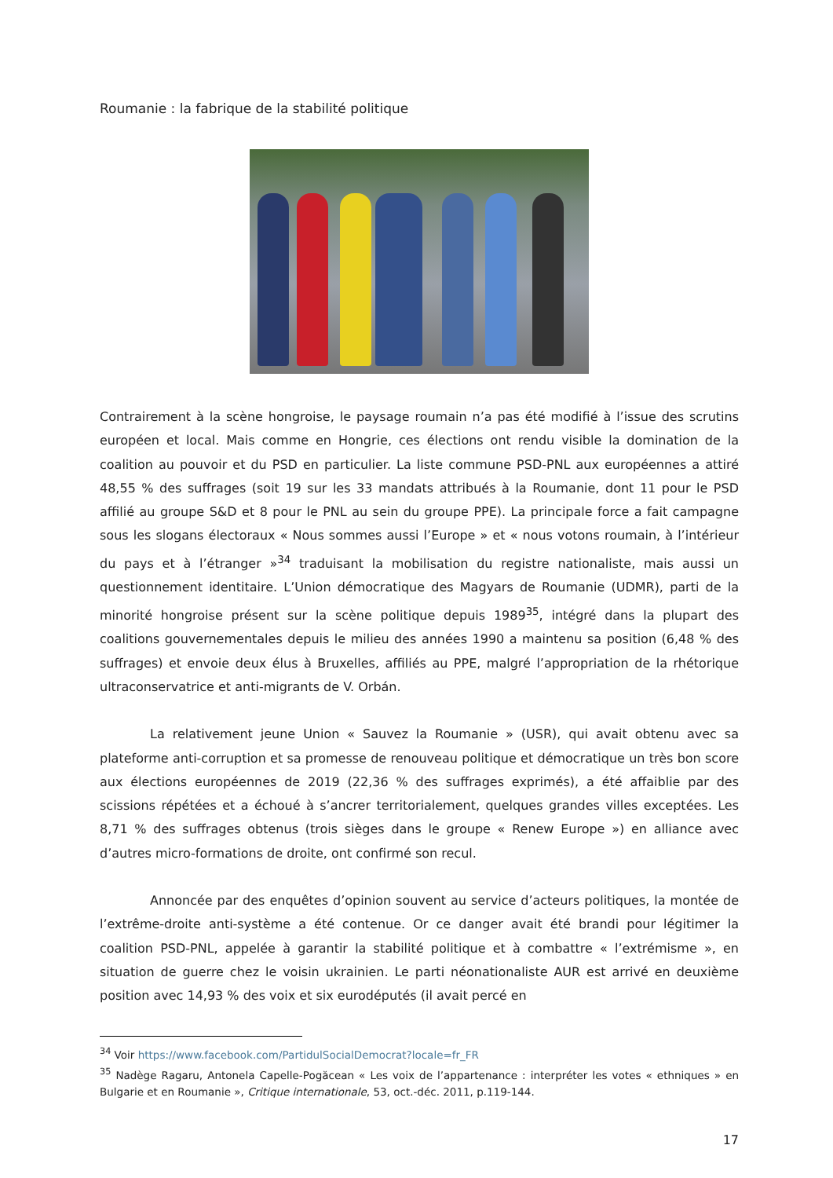Roumanie : la fabrique de la stabilité politique
Contrairement à la scène hongroise, le paysage roumain n’a pas été modifié à l’issue des scrutins européen et local. Mais comme en Hongrie, ces élections ont rendu visible la domination de la coalition au pouvoir et du PSD en particulier. La liste commune PSD-PNL aux européennes a attiré 48,55 % des suffrages (soit 19 sur les 33 mandats attribués à la Roumanie, dont 11 pour le PSD affilié au groupe S&D et 8 pour le PNL au sein du groupe PPE). La principale force a fait campagne sous les slogans électoraux « Nous sommes aussi l’Europe » et « nous votons roumain, à l’intérieur du pays et à l’étranger »<sup>34</sup> traduisant la mobilisation du registre nationaliste, mais aussi un questionnement identitaire. L’Union démocratique des Magyars de Roumanie (UDMR), parti de la minorité hongroise présent sur la scène politique depuis 1989<sup>35</sup>, intégré dans la plupart des coalitions gouvernementales depuis le milieu des années 1990 a maintenu sa position (6,48 % des suffrages) et envoie deux élus à Bruxelles, affiliés au PPE, malgré l’appropriation de la rhétorique ultraconservatrice et anti-migrants de V. Orbán.
La relativement jeune Union « Sauvez la Roumanie » (USR), qui avait obtenu avec sa plateforme anti-corruption et sa promesse de renouveau politique et démocratique un très bon score aux élections européennes de 2019 (22,36 % des suffrages exprimés), a été affaiblie par des scissions répétées et a échoué à s’ancrer territorialement, quelques grandes villes exceptées. Les 8,71 % des suffrages obtenus (trois sièges dans le groupe « Renew Europe ») en alliance avec d’autres micro-formations de droite, ont confirmé son recul.
Annoncée par des enquêtes d’opinion souvent au service d’acteurs politiques, la montée de l’extrême-droite anti-système a été contenue. Or ce danger avait été brandi pour légitimer la coalition PSD-PNL, appelée à garantir la stabilité politique et à combattre « l’extrémisme », en situation de guerre chez le voisin ukrainien. Le parti néonationaliste AUR est arrivé en deuxième position avec 14,93 % des voix et six eurodéputés (il avait percé en
<sup>34</sup> Voir https://www.facebook.com/PartidulSocialDemocrat?locale=fr_FR
<sup>35</sup> Nadège Ragaru, Antonela Capelle-Pogăcean « Les voix de l’appartenance : interpréter les votes « ethniques » en Bulgarie et en Roumanie », Critique internationale, 53, oct.-déc. 2011, p.119-144.
17